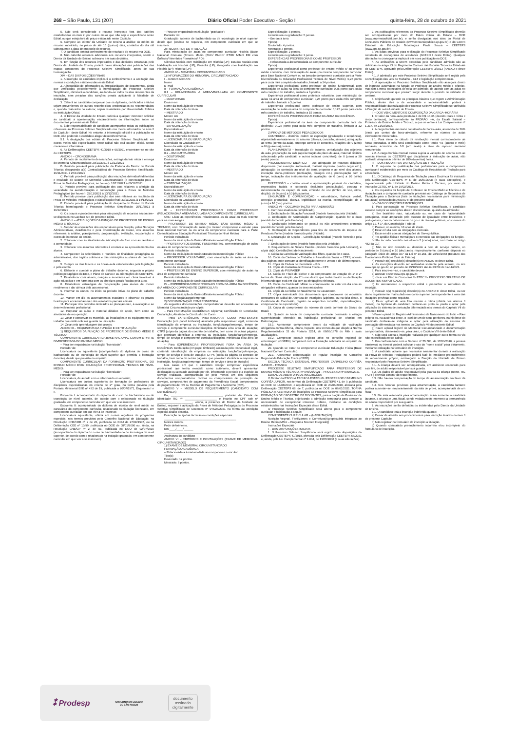268 – São Paulo, 131 (207) Diário Oficial Poder Executivo - Seção I quinta-feira, 28 de outubro de 2021
5. Não será considerado o recurso interposto fora dos padrões estabelecidos no item 2, por outros meios que não seja o especificado neste Edital, ou que esteja fora do prazo estipulado neste Capítulo.
6. Compete ao Diretor da Unidade de Ensino a análise do mérito do recurso impetrado, no prazo de até 15 (quinze) dias, contados do dia útil subsequente a data de protocolo do recurso.
7. O candidato tomará conhecimento do resultado do recurso via DOE.
8. Não caberão recursos adicionais aos recursos interpostos, sendo o Diretor da Unidade de Ensino soberano em suas decisões.
9. Em função dos recursos impetrados e das decisões emanadas pelo Diretor da Unidade de Ensino, poderá haver alterações nas publicações das etapas constantes do Processo Seletivo Simplificado, antes de sua homologação.
XIV – DAS DISPOSIÇÕES FINAIS
1. A inscrição do candidato implicará o conhecimento e a aceitação das normas e condições estabelecidas neste Edital.
2. A inexatidão de informações ou irregularidades de documentos, ainda que verificadas posteriormente à homologação do Processo Seletivo Simplificado, eliminará o candidato, anulando–se todos os atos decorrentes da inscrição, sem prejuízo das sanções penais aplicáveis à falsidade de declaração.
3. Caberá ao candidato comprovar que os diplomas, certificados e títulos sejam provenientes de cursos reconhecidos credenciados ou recomendados e, quando realizados no exterior, sejam revalidados por Universidade Pública ou Instituição Oficial.
4. O Diretor da Unidade de Ensino poderá a qualquer momento solicitar ao candidato a apresentação, esclarecimento ou informações sobre os documentos previstos neste Edital.
5. É de responsabilidade do candidato acompanhar todas as publicações referentes ao Processo Seletivo Simplificado nos meios informados no item 2 do Capítulo I deste Edital. No entanto, a informação oficial é a publicação no DOE, não podendo o candidato alegar desconhecimento.
5.1. A divulgação dos editais do Processo Seletivo Simplificado em outros meios não especificados neste Edital não terá caráter oficial, sendo meramente informativa.
6. As Deliberações CEETEPS 41/2018 e 68/2021 encontram–se no site do CEETEPS.
ANEXO I – CRONOGRAMA
A. Período de recebimento de inscrições, entrega da foto nítida e entrega do Memorial Circunstanciado: 29/10/2021 à 12/11/2021
B. Período provável para publicação da Portaria do Diretor de Escola Técnica designando a(s) Comissão(ões) do Processo Seletivo Simplificado: 16/11/2021 à 25/11/2021
C. Período provável para publicação das inscrições deferidas/indeferidas e resultado do Exame de Memorial Circunstanciado (e convocação para a Prova de Métodos Pedagógicos, se houver): 18/11/2021 à 09/12/2021
D. Período provável para publicação dos atos relativos a aferição da veracidade da autodeclaração e convocação para a Prova de Métodos Pedagógicos (se houver): 22/11/2021 à 13/12/2021
E. Período provável para publicação dos atos relativos ao resultado da Prova de Métodos Pedagógicos e classificação final: 23/11/2021 à 14/12/2021
F. Período provável para publicação do despacho do Diretor de Escola Técnica homologando o Processo Seletivo Simplificado: 25/11/2021 à 16/12/2021
G. Os prazos e procedimentos para interposição de recursos encontram–se dispostos no Capítulo XIII do presente Edital.
ANEXO II – ATRIBUIÇÕES DA FUNÇÃO DE PROFESSOR DE ENSINO MÉDIO E TÉCNICO
1. Atender às orientações dos responsáveis pela Direção, pelos Serviços Administrativos, Acadêmicos e pela Coordenação de Curso, nos assuntos referentes à análise, planejamento, programação, avaliação, recuperação e outros de interesse do ensino.
2. Colaborar com as atividades de articulação da Etec com as famílias e a comunidade.
3. Colaborar nos assuntos referentes à conduta e ao aproveitamento dos alunos.
4. Comparecer às solenidades e reuniões de finalidade pedagógica ou administrativa, dos órgãos coletivos e das instituições auxiliares de que fizer parte.
5. Cumprir os dias letivos e as horas–aula estabelecidas pela legislação e pela escola.
6. Elaborar e cumprir o plano de trabalho docente, segundo o projeto político pedagógico da Etec, o Plano de Curso e as orientações do CEETEPS.
7. Estabelecer com alunos, colegas e servidores um clima favorável à ação educativa e em harmonia com as diretrizes gerais fixadas pela Etec.
8. Estabelecer estratégias de recuperação para alunos de menor rendimento e dar ciência dela aos mesmos.
9. Informar os alunos, no início do período letivo, do plano de trabalho docente.
10. Manter em dia os assentamentos escolares e observar os prazos fixados para encaminhamento dos resultados parciais e finais.
11. Participar dos períodos dedicados ao planejamento, à avaliação e ao desenvolvimento profissional.
12. Preparar as aulas e material didático de apoio, bem como as atividades de recuperação.
13. Zelar e conservar os materiais, as instalações e os equipamentos de trabalho que estão sob sua guarda ou utilização.
14. Zelar pela aprendizagem dos alunos.
ANEXO III – REQUISITOS DA FUNÇÃO E DE TITULAÇÃO
1) REQUISITOS DA FUNÇÃO DE PROFESSOR DE ENSINO MÉDIO E TÉCNICO
COMPONENTE CURRICULAR DA BASE NACIONAL COMUM E PARTE DIVERSIFICADA DO ENSINO MÉDIO:
– Para ser enquadrado na titulação "licenciado":
Portador de:
Licenciatura ou equivalente (acompanhado do diploma de curso de bacharelado ou de tecnologia de nível superior que permitiu a formação docente), desde que previsto no requisito.
COMPONENTE CURRICULAR DA FORMAÇÃO PROFISSIONAL DO ENSINO MÉDIO E/OU EDUCAÇÃO PROFISSIONAL TÉCNICA DE NÍVEL MÉDIO:
– Para ser enquadrado na titulação "licenciado":
Portador de:
Licenciatura, de acordo com o relacionado no requisito;
Licenciatura em cursos superiores de formação de professores de disciplinas especializadas no ensino de 2º grau, na forma prevista pela Portaria Ministerial BSB nº 432 de 19, publicada a 20/07/1971, Esquemas I e II.
Esquema I: acompanhado do diploma do curso de bacharelado ou de tecnologia de nível superior, de acordo com o relacionado na titulação graduado, em componente curricular em que vier a se inscrever.
Esquema II: acompanhado do diploma de técnico de nível médio no curso/área do componente curricular, relacionado na titulação licenciado, em componente curricular em que vier a se inscrever.
Licenciatura equivalente, obtida em cursos regulares de programas especiais, nos termos previstos pelo Conselho Nacional de Educação, na Resolução CNE/CEB nº 2 de 26, publicada no DOU de 27/06/1997, ou na Deliberação CEE nº 10/99, publicada no DOE de 08/01/2000 ou, ainda, na Resolução CNE/CP nº 2, de 01, publicada no DOU de 02/07/2015 (acompanhado do diploma do curso de bacharelado ou de tecnologia de nível superior, de acordo com o relacionado na titulação graduado, em componente curricular em que vier a se inscrever).
– Para ser enquadrado na titulação "graduado":
Portador de:
Graduação superior de bacharelado ou de tecnologia de nível superior desde que previsto no requisito, em componente curricular em que se inscrever.
2) REQUISITOS DE TITULAÇÃO
Para ministração de aulas no componente curricular História (Base Nacional Comum) (Ensino Médio (BNC/ BNCC/ ETIM/ MTec/ EM com Ênfases/ Itinerários Formativos/ PD)):
Ciências Sociais com Habilitação em História (LP); Estudos Sociais com Habilitação em História (LP); Filosofia (LP); Geografia com Habilitação em História (LP); História (LP);
ANEXO IV – MEMORIAL CIRCUNSTANCIADO
1) INFORMAÇÕES DO MEMORIAL CIRCUNSTANCIADO
I – DADOS GERAIS:
Nome
E–mail
II – FORMAÇÃO ACADÊMICA:
II.1 – RELACIONADA A ÁREA/VINCULADA AO COMPONENTE CURRICULAR
– DOUTORADO
Doutor em
Nome da instituição de ensino
Data da obtenção do título
– MESTRADO
Mestre em
Nome da instituição de ensino
Data da obtenção do título
– ESPECIALIZAÇÃO
Especialista em
Nome da instituição de ensino
Data da obtenção do título
– LICENCIATURA OU GRADUAÇÃO
Licenciado ou Graduado em
Nome da instituição de ensino
Data da obtenção do título
II.2 – EM OUTRA ÁREA
– DOUTORADO
Doutor em
Nome da instituição de ensino
Data da obtenção do título
– MESTRADO
Mestre em
Nome da instituição de ensino
Data da obtenção do título
– ESPECIALIZAÇÃO
Especialista em
Nome da instituição de ensino
Data da obtenção do título
– LICENCIATURA OU GRADUAÇÃO
Licenciado ou Graduado em
Nome da instituição de ensino
Data da obtenção do título
III – EXPERIÊNCIAS PROFISSIONAIS COMO PROFESSOR (RELACIONADA A ÁREA/VINCULADA AO COMPONENTE CURRICULAR):
Obs.: Listar as experiências, relacionando–as da atual ou mais recente para as mais antigas.
– PROFESSOR DE ENSINO MÉDIO E/OU ENSINO MÉDIO E TÉCNICO, com ministração de aulas (no mesmo componente curricular para base nacional Comum ou na área do componente curricular para a Parte Diversificada ou Educação Profissional Técnica de Nível Médio)
Período trabalhado
Nome da Instituição de Ensino/Estabelecimento/Órgão Público
– PROFESSOR DE ENSINO FUNDAMENTAL, com ministração de aulas na área do componente curricular
Período trabalhado
Nome da Instituição de Ensino/Estabelecimento/Órgão Público
– PROFESSOR VOLUNTÁRIO, com ministração de aulas na área do componente curricular
Período trabalhado
Nome da Instituição de Ensino/Estabelecimento/Órgão Público
– PROFESSOR DE ENSINO SUPERIOR, com ministração de aulas na área do componente curricular
Período trabalhado
Nome da Instituição de Ensino/Estabelecimento/Órgão Público
IV – EXPERIÊNCIAS PROFISSIONAIS FORA DA ÁREA DA DOCÊNCIA (NA ÁREA DO COMPONENTE CURRICULAR)
Período trabalhado
Nome da Instituição de Ensino/Estabelecimento/Órgão Público
Nome da função/cargo/emprego
2) DOCUMENTAÇÃO COMPROBATÓRIA
As seguintes documentações comprobatórias deverão ser anexadas ao Memorial Circunstanciado por cópia:
– Para FORMAÇÃO ACADÊMICA: Diploma; Certificado de Conclusão; Declaração; Atestado de Conclusão de Curso
– Para EXPERIÊNCIAS PROFISSIONAIS COMO PROFESSOR: Declaração (em papel timbrado) assinada pelo responsável legal, contendo identificação da empresa ou instituição, função/cargo/emprego, tempo de serviço e componente curricular/disciplina ministrada e/ou área de atuação; CTPS (cópia da página do contrato de trabalho, bem como de outras páginas. que permitam identificar a empresa ou instituição, função/cargo/emprego, tempo de serviço e componente curricular/disciplina ministrada e/ou área de atuação)
– Para EXPERIÊNCIAS PROFISSIONAIS FORA DA ÁREA DA DOCÊNCIA: Declaração (em papel timbrado) assinada pelo responsável legal, contendo identificação da empresa ou instituição, função/cargo/emprego, tempo de serviço e área de atuação; CTPS (cópia da página do contrato de trabalho, bem como de outras páginas. que permitam identificar a empresa ou instituição, função/cargo/emprego, tempo de serviço e área de atuação)
Nos casos em que o candidato desejar comprovar experiência profissional que tenha exercido como autônomo, deverá apresentar declaração ou atestado assinado por ele, informando o período e a espécie do serviço realizado, acompanhado de pelo menos um dos seguintes documentos comprobatórios: recibos ou comprovantes de prestação de serviços, comprovantes de pagamento da Previdência Social, comprovantes de pagamento de ISS ou Recibos de Pagamento a Autônomo (RPA).
ANEXO V – MODELO DE REQUERIMENTO (CANDIDATO COM DEFICIÊNCIA)
Eu, ________________________________, portador da Célula de Identidade RG nº ____________________ e inscrito no CPF sob nº ______________________, venho, à presença do Diretor da Unidade de Ensino, requerer a aplicação da Prova de Métodos Pedagógicos do Processo Seletivo Simplificado de Docentes nº 046/28/2021 na forma ou condição especial abaixo descrita.
Descrição de ajudas técnicas ou condições especiais:
_____________________________________________
Nestes termos,
Pede deferimento.
Em ____/____/______
_____________________________________________
Assinatura do candidato
ANEXO VI – CRITÉRIOS E PONTUAÇÕES (EXAME DE MEMORIAL CIRCUNSTANCIADO)
1) EXAME DE MEMORIAL CIRCUNSTANCIADO
FORMAÇÃO ACADÊMICA
– Relacionada a área/vinculada ao componente curricular
Tipo(s):
Doutorado: 12 pontos.
Mestrado: 8 pontos.
Especialização: 5 pontos.
Licenciatura ou graduação: 5 pontos.
– Em outra área
Tipo(s):
Doutorado: 4 pontos.
Mestrado: 3 pontos.
Especialização: 2 pontos.
Licenciatura ou graduação: 1 ponto.
EXPERIÊNCIAS PROFISSIONAIS COMO PROFESSOR
– Relacionada a área/vinculada ao componente curricular
Tipo(s):
Experiência profissional como professor de ensino médio e/ ou ensino médio e técnico, com ministração de aulas (no mesmo componente curricular para Base Nacional Comum ou na área do componente curricular para a Parte Diversificada ou Educação Profissional Técnica de Nível Médio): 0,25 ponto para cada mês completo de trabalho, limitado a 24 pontos.
Experiência profissional como professor de ensino fundamental, com ministração de aulas na área do componente curricular: 0,25 ponto para cada mês completo de trabalho, limitado a 6 pontos.
Experiência profissional como professor voluntário, com ministração de aulas na área do componente curricular: 0,25 ponto para cada mês completo de trabalho, limitado a 3 pontos.
Experiência profissional como professor de ensino superior, com ministração de aulas na área do componente curricular: 0,125 ponto para cada mês completo de trabalho, limitado a 15 pontos.
EXPERIÊNCIAS PROFISSIONAIS FORA DA ÁREA DA DOCÊNCIA
Tipo(s):
Experiência profissional na área do componente curricular fora da docência: 0,125 ponto para cada mês completo de trabalho, limitado a 12 pontos.
2) PROVA DE MÉTODOS PEDAGÓGICOS
CONTEÚDO – domínio, ordem de exposição (graduação e sequência), objetividade no tratamento do assunto (clareza, concisão, síntese), adequação ao tema (centro da aula), emprego correto de conceitos, relações: de 0 (zero) a 40 (quarenta) pontos.
PLANEJAMENTO – introdução do assunto, verbalização dos objetivos da aula, preparação da aula (apresentação do plano de aula, material didático selecionado pelo candidato e outros indícios concretos): de 0 (zero) a 20 (vinte) pontos.
PROCEDIMENTO DIDÁTICO – uso adequado de recursos didáticos disponíveis (por exemplo: audiovisual, material impresso, quadro negro etc.), adequação do conteúdo ao nível do tema proposto e ao nível dos alunos, interação aluno–professor (motivação, diálogos etc.), preocupação com o tempo, indicação dos instrumentos de avaliação: de 0 (zero) a 20 (vinte) pontos.
EXPRESSÃO – contato visual e apresentação pessoal do candidato, expressões faciais e corporais (incluindo gesticulação), postura e movimentação no espaço da sala, emissão de voz (timbre de voz, ritmo, dicção): de 0 (zero) a 10 (dez) pontos.
LINGUAGEM E COMUNICAÇÃO – naturalidade, fluência verbal, correção gramatical, clareza, legibilidade da escrita, exemplificação: de 0 (zero) a 10 (dez) pontos.
ANEXO VII – DOCUMENTAÇÃO PARA ADMISSÃO
1. Currículo atualizado (simplificado).
2. Declaração de Situação Funcional (modelo fornecido pela Unidade).
3. Declaração de Acumulação de Cargo/Função, quando for o caso (modelo fornecido pela Unidade).
4. Declaração informando se possui ou não antecedentes criminais (modelo fornecido pela Unidade).
5. Declaração de Dependentes para fins de desconto do Imposto de Renda na Fonte (modelo fornecido pela Unidade).
6. Declaração de Opção – Contribuição Sindical (modelo fornecido pela Unidade).
7. Declaração de Bens (modelo fornecido pela Unidade).
8. Requerimento de Salário Família (modelo fornecido pela Unidade), e cópia da(s) Certidão(ões) de Nascimento.
9. Cópia da Carteira de Vacinação dos filhos, quando for o caso.
10. Cópia da Carteira de Trabalho e Previdência Social – CTPS, apenas das páginas onde constam a identificação (frente e verso) e do último registro.
11. Cópia da Cédula de Identidade – RG.
12. Cópia do Cadastro de Pessoa Física – CPF.
13. Cópia do PIS/PASEP.
14. Cópia do Título de Eleitor e do comprovante de votação do 1º e 2º turnos da última eleição, do 2º turno desde que tenha havido ou declaração informando que está em dia com as obrigações eleitorais.
15. Cópia do Certificado Militar ou comprovante de estar em dia com as obrigações militares, quando do sexo masculino.
16. Cópia da Certidão de Nascimento ou Casamento.
17. Cópia autenticada dos documentos que comprovem os requisitos constantes do Edital de Abertura de Inscrições (Diploma, ou na falta deste, o Certificado de Conclusão, registro no respectivo conselho, especializações, comprovante de experiência).
18. Cópia do comprovante do número da conta corrente do Banco do Brasil.
19. Quando se tratar de componente curricular destinado a estágio supervisionado oferecido na habilitação profissional de Técnico em Enfermagem:
19.1. Apresentar comprovante dentro da validade de vacinação obrigatória contra difteria, tétano, hepatite, nos termos do que dispõe a Norma Regulamentadora 32 da Portaria 3214, de 08/06/1978 do Mtb e suas atualizações.
19.2. Comprovar possuir registro ativo no conselho regional de enfermagem (COREN) compatível com a formação solicitada no requisito de titulação.
20. Quando se tratar do componente curricular Educação Física (Base Nacional Comum Curricular):
20.1. Apresentar comprovação de regular inscrição no Conselho Regional de Educação Física (CREF).
ESCOLA TÉCNICA ESTADUAL PROFESSOR CARMELINO CORRÊA JUNIOR – FRANCA
PROCESSO SELETIVO SIMPLIFICADO PARA PROFESSOR DE ENSINO MÉDIO E TÉCNICO, Nº 046/29/2021 – PROCESSO Nº 09095/2021
EDITAL DE ABERTURA DE INSCRIÇÕES
O Diretor da ESCOLA TÉCNICA ESTADUAL PROFESSOR CARMELINO CORRÊA JUNIOR, nos termos da Deliberação CEETEPS 41, de 9, publicada no DOE de 16/08/2018, e republicada no DOE de 23/08/2018, alterada pela Deliberação CEETEPS 68, de 7, publicada no DOE de 09/01/2021, TORNA PÚBLICA A ABERTURA de inscrições ao Processo Seletivo Simplificado para FORMAÇÃO DE CADASTRO DE DOCENTES, para a função de Professor de Ensino Médio e Técnico, objetivando a admissão temporária para atender a necessidade de excepcional interesse público, mediante as condições estabelecidas nas Instruções Especiais deste Edital.
O Processo Seletivo Simplificado será aberto para o componente curricular e habilitação a seguir:
COMPONENTE CURRICULAR – (HABILITAÇÃO):
Nutrição Vegetal, Fertilizantes e Corretivos(Agropecuária Integrado ao Ensino Médio (MTec – Programa Novotec Integrado))
Instruções Especiais
I – DAS DISPOSIÇÕES INICIAIS
1. O Processo Seletivo Simplificado será regido pelas disposições da Deliberação CEETEPS 41/2018, alterada pela Deliberação CEETEPS 68/2021 e, ainda, pela Lei Complementar nº 1.044, de 13/05/2008 (e suas alterações).
2. As publicações referentes ao Processo Seletivo Simplificado deverão ser acompanhadas por meio do Diário Oficial do Estado – DOE (www.imprensaoficial.com.br), e serão divulgadas nos sites do Portal de Concursos Públicos do Estado (www.concursopublico.sp.gov.br) e do Centro Estadual de Educação Tecnológica Paula Souza – CEETEPS (www.cps.sp.gov.br).
3. As datas previstas para realização do Processo Seletivo Simplificado constarão de cronograma de atividades (ANEXO I deste Edital). Qualquer alteração no cronograma implicará em nova publicação no DOE.
4. As atribuições a serem exercidas pelo candidato admitido são as definidas no artigo 93 do Regimento Comum das Escolas Técnicas Estaduais do CEETEPS, aprovado pela Deliberação CEETEPS 3/2013 (ANEXO II deste Edital).
4.1. A admissão por este Processo Seletivo Simplificado será regida pela Consolidação das Leis do Trabalho – CLT e legislação complementar.
5. A aprovação no Processo Seletivo Simplificado não assegura direito de ingresso automático na função de Professor de Ensino Médio e Técnico, mas sim a mera expectativa de nela ser admitido, de acordo com as aulas no componente curricular que possam surgir durante o período de validade do certame.
6. Objetivando garantir os princípios básicos que regem a Administração Pública, dentre eles o de moralidade e impessoalidade, poderá a responsabilidade da realização do Processo Seletivo Simplificado ser atribuída à Direção de outra Unidade de Ensino.
II – DOS VENCIMENTOS E COMPOSIÇÃO DA CARGA–HORÁRIA
1. O valor da hora–aula prestada é de R$ 18,35 (dezoito reais e trinta e cinco centavos), correspondente ao PADRÃO I–A, da Escala Salarial – Professor de Ensino Médio e Técnico, a que se refere a Lei Complementar nº 1.317, de 21/03/2018.
2. A carga horária mensal é constituída de horas–aula, acrescida de 30% (trinta por cento) de hora–atividade, referente ao número de aulas efetivamente ministradas.
2.1. Para efeito de cálculo da retribuição mensal correspondente às horas prestadas, o mês será considerado como tendo 4,5 (quatro e meio) semanas, acrescido de 1/6 (um sexto) a título de repouso semanal remunerado.
2.2. A carga horária mensal estará sujeita a variação de acordo com as normas internas do CEETEPS que disciplinam a atribuição de aulas, não podendo ultrapassar o limite de 200 (duzentas) horas.
III – DOS REQUISITOS DA FUNÇÃO E DE TITULAÇÃO
1. O requisito de qualificação dos profissionais para o componente curricular é estabelecido por meio do Catálogo de Requisitos de Titulação para a Docência.
1.1. O Catálogo de Requisitos de Titulação para a Docência foi instituído pela Deliberação CEETEPS nº 6, de 16/07/2008 (e suas alterações), e regulamentado pela Unidade do Ensino Médio e Técnico, por meio da Instrução CETEC nº 1, de 19/02/2013.
2. Os requisitos da função de Professor de Ensino Médio e Técnico e de titulação para o componente curricular previstos no Catálogo de Requisitos de Titulação para a Docência (lista de titulações necessárias para ministração das aulas) constarão do ANEXO III do presente Edital.
IV – DAS CONDIÇÕES E INSCRIÇÕES
1. Para participação no Processo Seletivo Simplificado, o candidato assume cumprir as condições abaixo discriminadas, quando da admissão:
a) Ser brasileiro nato, naturalizado ou, em caso de nacionalidade portuguesa, estar amparado pelo estatuto de igualdade entre brasileiros e portugueses, com reconhecimento de gozo de direitos políticos, nos termos do artigo 12, § 1º, da Constituição Federal;
b) Possuir, no mínimo, 18 anos de idade.
c) Estar em dia com as obrigações eleitorais.
d) Estar em dia com as obrigações do Serviço Militar.
e) Ter aptidão física e mental para o exercício das obrigações da função.
f) Não ter sido demitido nos últimos 5 (cinco) anos, com base no artigo 482 da CLT.
g) Não ter sido demitido ou demitido a bem do serviço público, no período de 5 (cinco) e 10 (dez) anos, respectivamente, conforme disposto no parágrafo único do artigo 307 da Lei nº 10.261, de 28/10/1968 (Estatuto dos Funcionários Públicos Civis do Estado).
h) Possuir o(s) requisito(s) descrito(s) no ANEXO III deste Edital.
2. As inscrições deverão ser realizadas somente pela internet, no site www.cps.sp.gov.br, no período de 29/10/2021 até às 23h59 de 12/11/2021.
3. Para inscrever–se, o candidato deverá:
a) acessar o site www.cps.sp.gov.br.
b) clicar em Etec \> Concursos \> ETEC \> PROCESSO SELETIVO DE DOCENTES SIMPLIFICADO.
c) ler atentamente o respectivo edital e preencher o formulário de inscrição.
d) Possuir o(s) requisito(s) descrito(s) no ANEXO III deste Edital, ou ser aluno regularmente matriculado em curso superior correspondente a uma das titulações previstas como requisito.
e) Fazer upload de uma foto recente e nítida (obtida nos últimos 3 meses), na hipótese do candidato declarar–se preto ou pardo e optar pela utilização do sistema de pontuação diferenciada nos termos do Capítulo VII do presente Edital.
f) Fazer upload do Registro Administrativo de Nascimento do Índio – Rani próprio ou, na ausência deste, o Rani de um de seus genitores, na hipótese do candidato declarar–se indígena e optar pela utilização do sistema de pontuação diferenciada nos termos do Capítulo VII do presente Edital.
g) Fazer upload legível do Memorial Circunstanciado e documentação comprobatória, observando–se, para tanto, o Capítulo VIII deste Edital.
4. Não será aceita a inscrição realizada por qualquer outra forma ou via não especificada neste Edital.
5. Em conformidade com o Decreto nº 55.588, de 17/03/2010, a pessoa transexual ou travesti poderá solicitar o uso do "nome social" para tratamento, mediante indicação no formulário de inscrição.
6. A candidata lactante que necessitar amamentar durante a realização da Prova de Métodos Pedagógicos poderá fazê–lo, mediante preenchimento de requerimento próprio, endereçado a Direção da Unidade de Ensino responsável pelo Processo Seletivo Simplificado.
6.1. A criança deverá ser acompanhada, em ambiente reservado para este fim, de adulto responsável por sua guarda.
6.2. Os dados do adulto responsável pela guarda da criança (nome, RG e CPF) deverão constar do requerimento.
6.3. Não haverá compensação do tempo de amamentação em favor da candidata.
6.4. Nos horários previstos para amamentação, a candidata lactante poderá ausentar–se temporariamente da sala de prova, acompanhada de um fiscal.
6.5. Na sala reservada para amamentação ficará somente a candidata lactante, a criança e uma fiscal, sendo vedada neste momento a permanência do adulto responsável por sua guarda.
7. As inscrições serão deferidas ou indeferidas pelo Diretor da Unidade de Ensino.
7.1. O candidato terá a inscrição indeferida quanto:
a) Deixar de atender aos procedimentos para inscrição listados no item 3 do presente Capítulo.
b) Não registrar no formulário de inscrição a titulação.
c) Quando constatado preenchimento incorreto e/ou incompleto do formulário de inscrição.
⁑ Prodesp GOVERNO DO ESTADO
DE SÃO PAULO documento
assinado
digitalmente